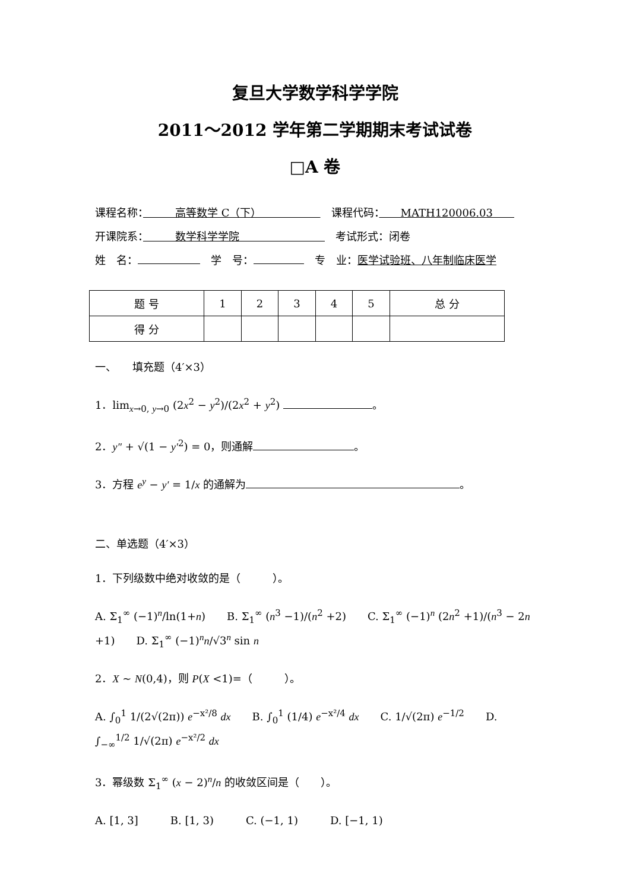复旦大学数学科学学院
2011～2012 学年第二学期期末考试试卷
□A 卷
课程名称：　　　高等数学 C（下）　　　　　　　课程代码：　　MATH120006.03　　
开课院系：　　　数学科学学院　　　　　　　　　考试形式：闭卷
姓　名：　学　号：　专　业：医学试验班、八年制临床医学
| 题 号 | 1 | 2 | 3 | 4 | 5 | 总 分 |
| 得 分 | | | | | | |
一、　　填充题（4′×3）
1．lim<sub>x→0, y→0</sub> (2x<sup>2</sup> − y<sup>2</sup>)/(2x<sup>2</sup> + y<sup>2</sup>) 。
2．y″ + √(1 − y′<sup>2</sup>) = 0，则通解 。
3．方程 e<sup>y</sup> − y′ = 1/x 的通解为 。
二、单选题（4′×3）
1．下列级数中绝对收敛的是（　　　）。
A. Σ<sub>1</sub><sup>∞</sup> (−1)<sup>n</sup>/ln(1+n)　　B. Σ<sub>1</sub><sup>∞</sup> (n<sup>3</sup> −1)/(n<sup>2</sup> +2)　　C. Σ<sub>1</sub><sup>∞</sup> (−1)<sup>n</sup> (2n<sup>2</sup> +1)/(n<sup>3</sup> − 2n +1)　　D. Σ<sub>1</sub><sup>∞</sup> (−1)<sup>n</sup>n/√3<sup>n</sup> sin n
2．X ~ N(0,4)，则 P(X <1)=（　　　）。
A. ∫<sub>0</sub><sup>1</sup> 1/(2√(2π)) e<sup>−x²/8</sup> dx　　B. ∫<sub>0</sub><sup>1</sup> (1/4) e<sup>−x²/4</sup> dx　　C. 1/√(2π) e<sup>−1/2</sup>　　D. ∫<sub>−∞</sub><sup>1/2</sup> 1/√(2π) e<sup>−x²/2</sup> dx
3．幂级数 Σ<sub>1</sub><sup>∞</sup> (x − 2)<sup>n</sup>/n 的收敛区间是（　　）。
A. [1, 3]　　　B. [1, 3)　　　C. (−1, 1)　　　D. [−1, 1)